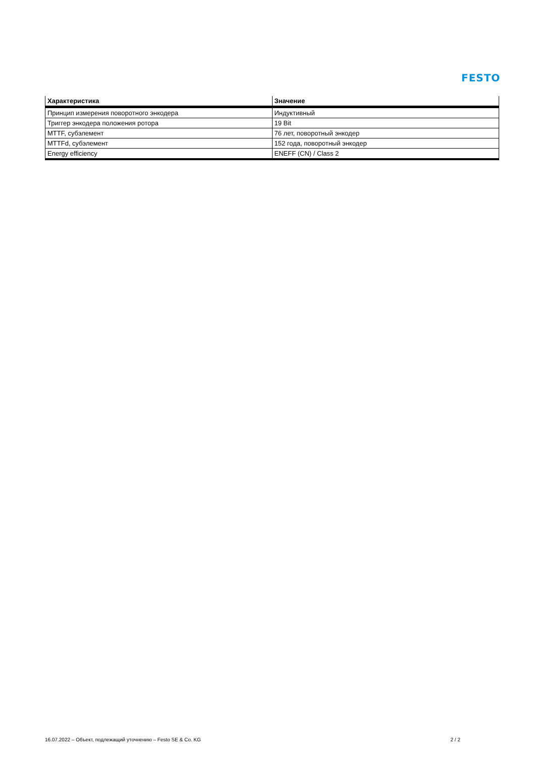FESTO
| Характеристика | Значение |
| --- | --- |
| Принцип измерения поворотного энкодера | Индуктивный |
| Триггер энкодера положения ротора | 19 Bit |
| MTTF, субэлемент | 76 лет, поворотный энкодер |
| MTTFd, субэлемент | 152 года, поворотный энкодер |
| Energy efficiency | ENEFF (CN) / Class 2 |
16.07.2022 – Объект, подлежащий уточнению – Festo SE & Co. KG 2 / 2